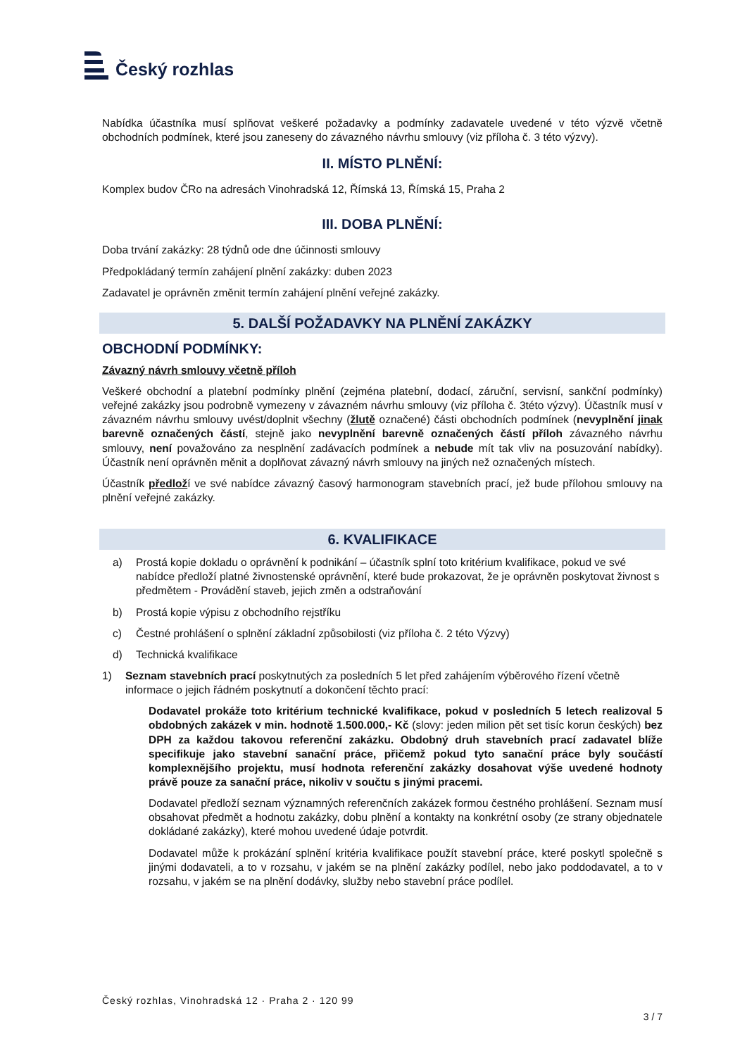Český rozhlas
Nabídka účastníka musí splňovat veškeré požadavky a podmínky zadavatele uvedené v této výzvě včetně obchodních podmínek, které jsou zaneseny do závazného návrhu smlouvy (viz příloha č. 3 této výzvy).
II. MÍSTO PLNĚNÍ:
Komplex budov ČRo na adresách Vinohradská 12, Římská 13, Římská 15, Praha 2
III. DOBA PLNĚNÍ:
Doba trvání zakázky: 28 týdnů ode dne účinnosti smlouvy
Předpokládaný termín zahájení plnění zakázky: duben 2023
Zadavatel je oprávněn změnit termín zahájení plnění veřejné zakázky.
5. DALŠÍ POŽADAVKY NA PLNĚNÍ ZAKÁZKY
OBCHODNÍ PODMÍNKY:
Závazný návrh smlouvy včetně příloh
Veškeré obchodní a platební podmínky plnění (zejména platební, dodací, záruční, servisní, sankční podmínky) veřejné zakázky jsou podrobně vymezeny v závazném návrhu smlouvy (viz příloha č. 3této výzvy). Účastník musí v závazném návrhu smlouvy uvést/doplnit všechny (žlutě označené) části obchodních podmínek (nevyplnění jinak barevně označených částí, stejně jako nevyplnění barevně označených částí příloh závazného návrhu smlouvy, není považováno za nesplnění zadávacích podmínek a nebude mít tak vliv na posuzování nabídky). Účastník není oprávněn měnit a doplňovat závazný návrh smlouvy na jiných než označených místech.
Účastník předloží ve své nabídce závazný časový harmonogram stavebních prací, jež bude přílohou smlouvy na plnění veřejné zakázky.
6. KVALIFIKACE
a) Prostá kopie dokladu o oprávnění k podnikání – účastník splní toto kritérium kvalifikace, pokud ve své nabídce předloží platné živnostenské oprávnění, které bude prokazovat, že je oprávněn poskytovat živnost s předmětem - Provádění staveb, jejich změn a odstraňování
b) Prostá kopie výpisu z obchodního rejstříku
c) Čestné prohlášení o splnění základní způsobilosti (viz příloha č. 2 této Výzvy)
d) Technická kvalifikace
1) Seznam stavebních prací poskytnutých za posledních 5 let před zahájením výběrového řízení včetně informace o jejich řádném poskytnutí a dokončení těchto prací:
Dodavatel prokáže toto kritérium technické kvalifikace, pokud v posledních 5 letech realizoval 5 obdobných zakázek v min. hodnotě 1.500.000,- Kč (slovy: jeden milion pět set tisíc korun českých) bez DPH za každou takovou referenční zakázku. Obdobný druh stavebních prací zadavatel blíže specifikuje jako stavební sanační práce, přičemž pokud tyto sanační práce byly součástí komplexnějšího projektu, musí hodnota referenční zakázky dosahovat výše uvedené hodnoty právě pouze za sanační práce, nikoliv v součtu s jinými pracemi.
Dodavatel předloží seznam významných referenčních zakázek formou čestného prohlášení. Seznam musí obsahovat předmět a hodnotu zakázky, dobu plnění a kontakty na konkrétní osoby (ze strany objednatele dokládané zakázky), které mohou uvedené údaje potvrdit.
Dodavatel může k prokázání splnění kritéria kvalifikace použít stavební práce, které poskytl společně s jinými dodavateli, a to v rozsahu, v jakém se na plnění zakázky podílel, nebo jako poddodavatel, a to v rozsahu, v jakém se na plnění dodávky, služby nebo stavební práce podílel.
Český rozhlas, Vinohradská 12 · Praha 2 · 120 99
3 / 7